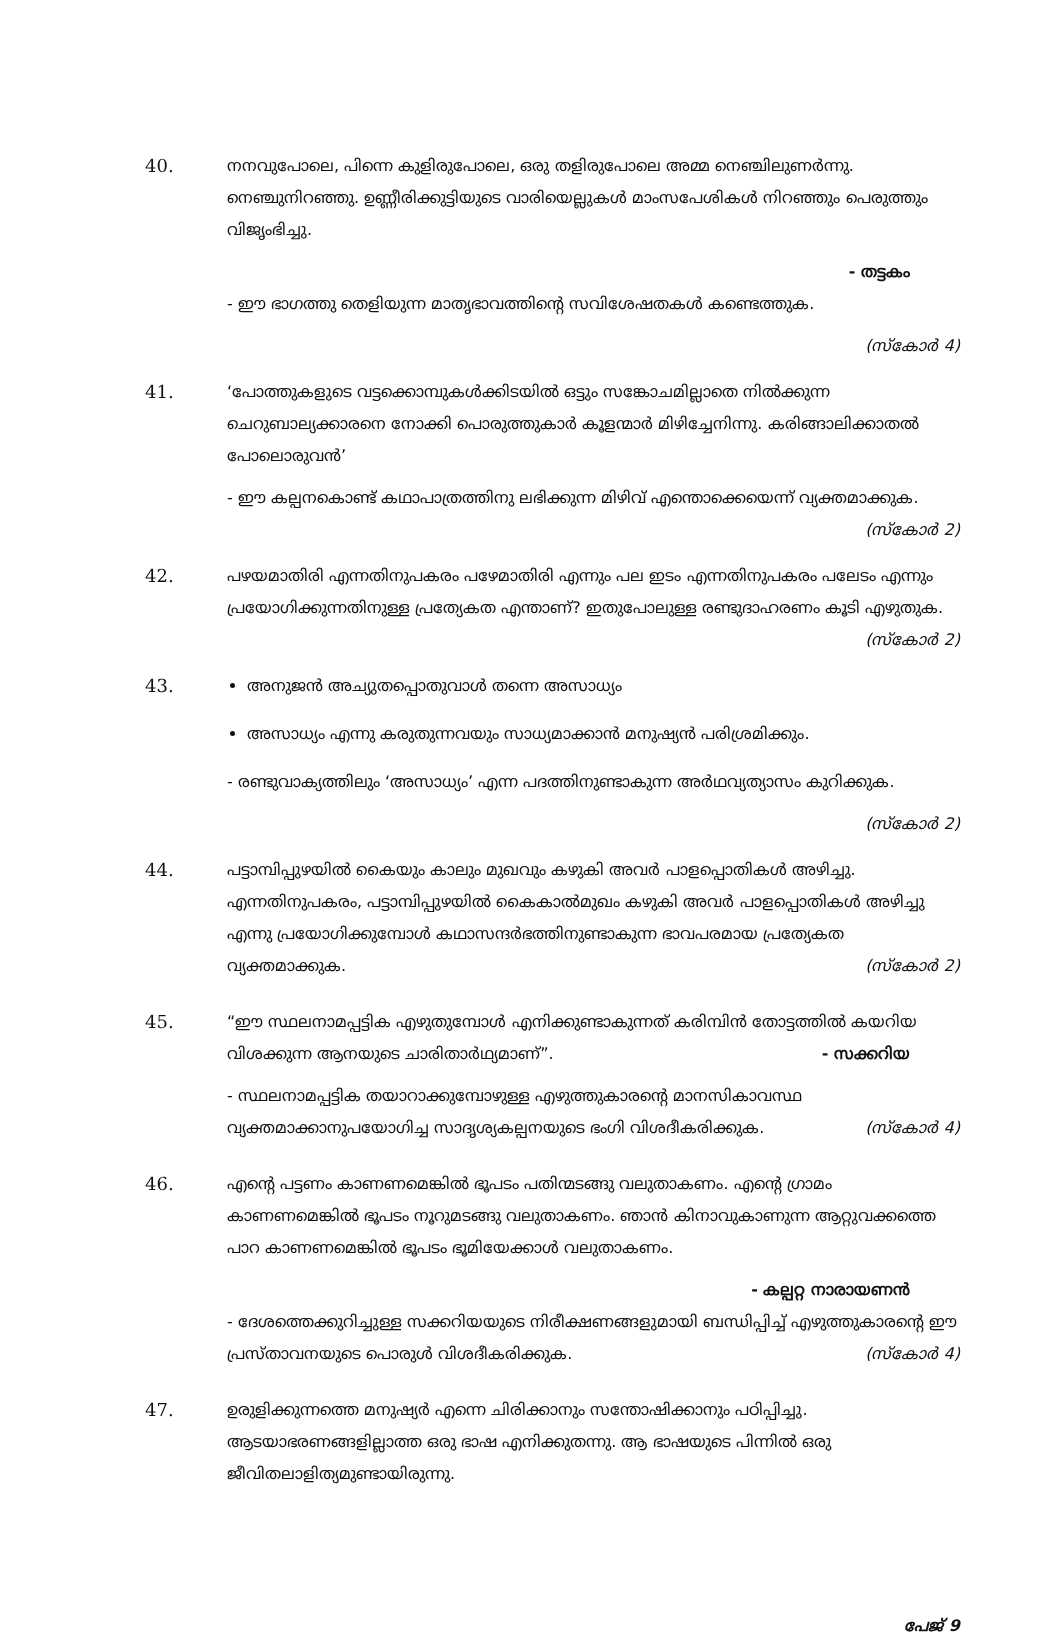40. നനവുപോലെ, പിന്നെ കുളിരുപോലെ, ഒരു തളിരുപോലെ അമ്മ നെഞ്ചിലുണർന്നു. നെഞ്ചുനിറഞ്ഞു. ഉണ്ണീരിക്കുട്ടിയുടെ വാരിയെല്ലുകൾ മാംസപേശികൾ നിറഞ്ഞും പെരുത്തും വിജൃംഭിച്ചു.
- തട്ടകം
- ഈ ഭാഗത്തു തെളിയുന്ന മാതൃഭാവത്തിന്റെ സവിശേഷതകൾ കണ്ടെത്തുക.
(സ്കോർ 4)
41. ‘പോത്തുകളുടെ വട്ടക്കൊമ്പുകൾക്കിടയിൽ ഒട്ടും സങ്കോചമില്ലാതെ നിൽക്കുന്ന ചെറുബാല്യക്കാരനെ നോക്കി പൊരുത്തുകാർ കൂളന്മാർ മിഴിച്ചേനിന്നു. കരിങ്ങാലിക്കാതൽ പോലൊരുവൻ’
- ഈ കല്പനകൊണ്ട് കഥാപാത്രത്തിനു ലഭിക്കുന്ന മിഴിവ് എന്തൊക്കെയെന്ന് വ്യക്തമാക്കുക. (സ്കോർ 2)
42. പഴയമാതിരി എന്നതിനുപകരം പഴേമാതിരി എന്നും പല ഇടം എന്നതിനുപകരം പലേടം എന്നും പ്രയോഗിക്കുന്നതിനുള്ള പ്രത്യേകത എന്താണ്? ഇതുപോലുള്ള രണ്ടുദാഹരണം കൂടി എഴുതുക. (സ്കോർ 2)
43. അനുജൻ അച്യുതപ്പൊതുവാൾ തന്നെ അസാധ്യം
അസാധ്യം എന്നു കരുതുന്നവയും സാധ്യമാക്കാൻ മനുഷ്യൻ പരിശ്രമിക്കും.
- രണ്ടുവാക്യത്തിലും ‘അസാധ്യം’ എന്ന പദത്തിനുണ്ടാകുന്ന അർഥവ്യത്യാസം കുറിക്കുക.
(സ്കോർ 2)
44. പട്ടാമ്പിപ്പുഴയിൽ കൈയും കാലും മുഖവും കഴുകി അവർ പാളപ്പൊതികൾ അഴിച്ചു. എന്നതിനുപകരം, പട്ടാമ്പിപ്പുഴയിൽ കൈകാൽമുഖം കഴുകി അവർ പാളപ്പൊതികൾ അഴിച്ചു എന്നു പ്രയോഗിക്കുമ്പോൾ കഥാസന്ദർഭത്തിനുണ്ടാകുന്ന ഭാവപരമായ പ്രത്യേകത വ്യക്തമാക്കുക. (സ്കോർ 2)
45. “ഈ സ്ഥലനാമപ്പട്ടിക എഴുതുമ്പോൾ എനിക്കുണ്ടാകുന്നത് കരിമ്പിൻ തോട്ടത്തിൽ കയറിയ വിശക്കുന്ന ആനയുടെ ചാരിതാർഥ്യമാണ്”. - സക്കറിയ
- സ്ഥലനാമപ്പട്ടിക തയാറാക്കുമ്പോഴുള്ള എഴുത്തുകാരന്റെ മാനസികാവസ്ഥ വ്യക്തമാക്കാനുപയോഗിച്ച സാദൃശ്യകല്പനയുടെ ഭംഗി വിശദീകരിക്കുക. (സ്കോർ 4)
46. എന്റെ പട്ടണം കാണണമെങ്കിൽ ഭൂപടം പതിന്മടങ്ങു വലുതാകണം. എന്റെ ഗ്രാമം കാണണമെങ്കിൽ ഭൂപടം നൂറുമടങ്ങു വലുതാകണം. ഞാൻ കിനാവുകാണുന്ന ആറ്റുവക്കത്തെ പാറ കാണണമെങ്കിൽ ഭൂപടം ഭൂമിയേക്കാൾ വലുതാകണം.
- കല്പറ്റ നാരായണൻ
- ദേശത്തെക്കുറിച്ചുള്ള സക്കറിയയുടെ നിരീക്ഷണങ്ങളുമായി ബന്ധിപ്പിച്ച് എഴുത്തുകാരന്റെ ഈ പ്രസ്താവനയുടെ പൊരുൾ വിശദീകരിക്കുക. (സ്കോർ 4)
47. ഉരുളിക്കുന്നത്തെ മനുഷ്യർ എന്നെ ചിരിക്കാനും സന്തോഷിക്കാനും പഠിപ്പിച്ചു. ആടയാഭരണങ്ങളില്ലാത്ത ഒരു ഭാഷ എനിക്കുതന്നു. ആ ഭാഷയുടെ പിന്നിൽ ഒരു ജീവിതലാളിത്യമുണ്ടായിരുന്നു.
പേജ് 9